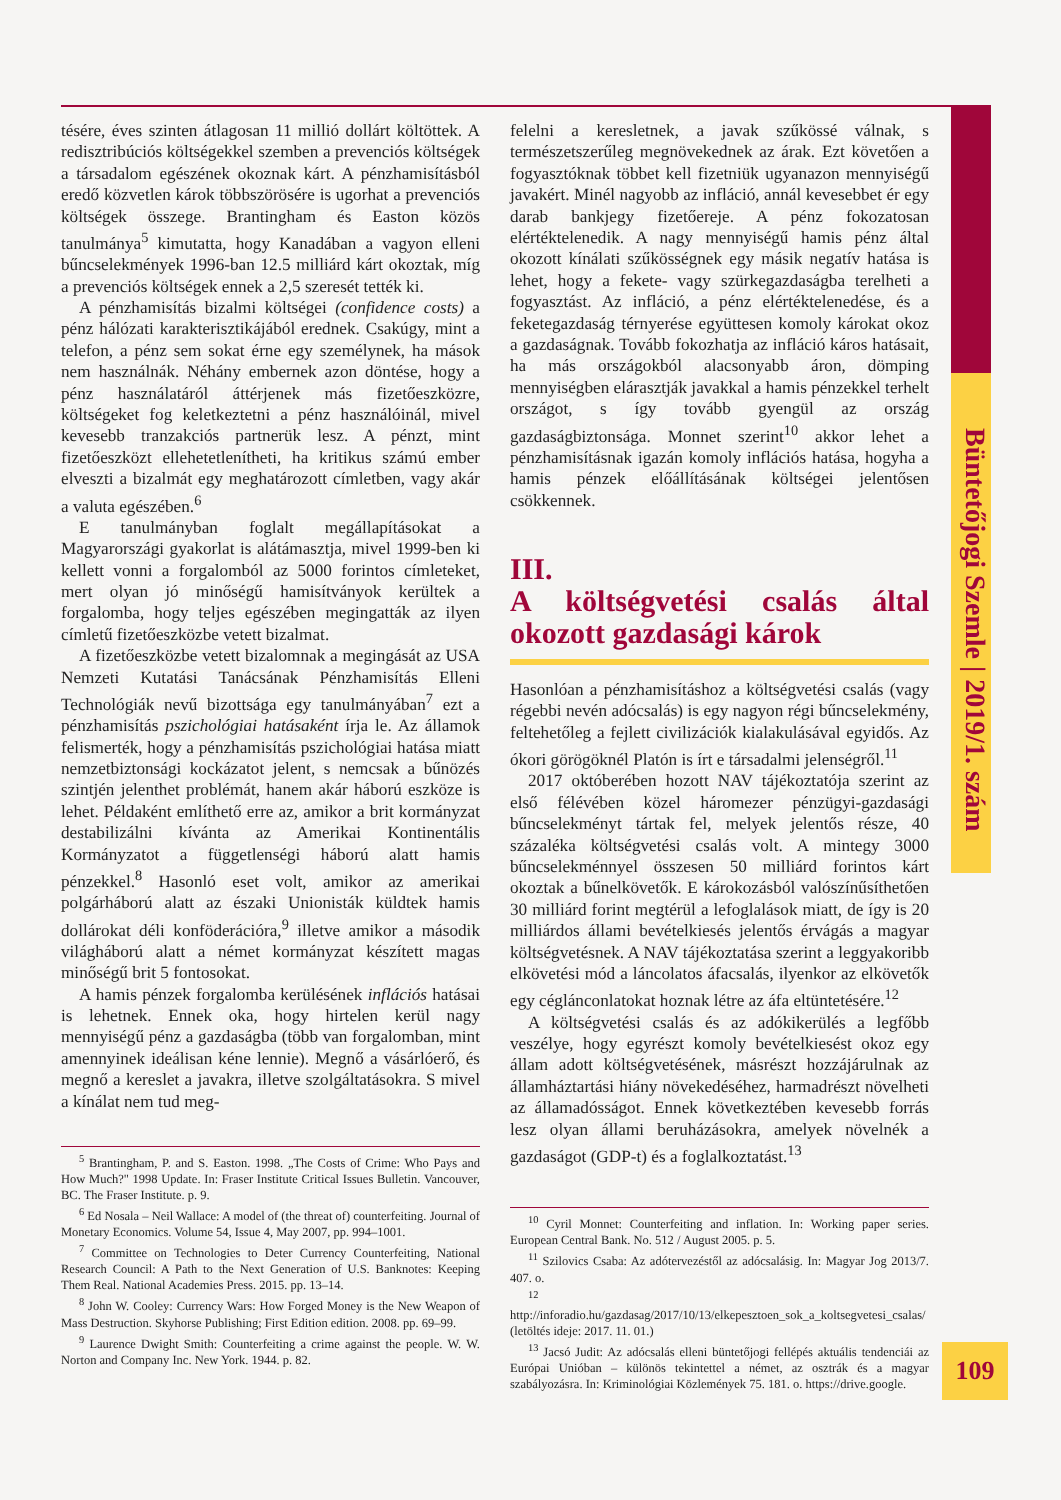Büntetőjogi Szemle | 2019/1. szám
tésére, éves szinten átlagosan 11 millió dollárt költöttek. A redisztribúciós költségekkel szemben a prevenciós költségek a társadalom egészének okoznak kárt. A pénzhamisításból eredő közvetlen károk többszörösére is ugorhat a prevenciós költségek összege. Brantingham és Easton közös tanulmánya<sup>5</sup> kimutatta, hogy Kanadában a vagyon elleni bűncselekmények 1996-ban 12.5 milliárd kárt okoztak, míg a prevenciós költségek ennek a 2,5 szeresét tették ki.
A pénzhamisítás bizalmi költségei (confidence costs) a pénz hálózati karakterisztikájából erednek. Csakúgy, mint a telefon, a pénz sem sokat érne egy személynek, ha mások nem használnák. Néhány embernek azon döntése, hogy a pénz használatáról áttérjenek más fizetőeszközre, költségeket fog keletkeztetni a pénz használóinál, mivel kevesebb tranzakciós partnerük lesz. A pénzt, mint fizetőeszközt ellehetetlenítheti, ha kritikus számú ember elveszti a bizalmát egy meghatározott címletben, vagy akár a valuta egészében.<sup>6</sup>
E tanulmányban foglalt megállapításokat a Magyarországi gyakorlat is alátámasztja, mivel 1999-ben ki kellett vonni a forgalomból az 5000 forintos címleteket, mert olyan jó minőségű hamisítványok kerültek a forgalomba, hogy teljes egészében megingatták az ilyen címletű fizetőeszközbe vetett bizalmat.
A fizetőeszközbe vetett bizalomnak a megingását az USA Nemzeti Kutatási Tanácsának Pénzhamisítás Elleni Technológiák nevű bizottsága egy tanulmányában<sup>7</sup> ezt a pénzhamisítás pszichológiai hatásaként írja le. Az államok felismerték, hogy a pénzhamisítás pszichológiai hatása miatt nemzetbiztonsági kockázatot jelent, s nemcsak a bűnözés szintjén jelenthet problémát, hanem akár háború eszköze is lehet. Példaként említhető erre az, amikor a brit kormányzat destabilizálni kívánta az Amerikai Kontinentális Kormányzatot a függetlenségi háború alatt hamis pénzekkel.<sup>8</sup> Hasonló eset volt, amikor az amerikai polgárháború alatt az északi Unionisták küldtek hamis dollárokat déli konföderációra,<sup>9</sup> illetve amikor a második világháború alatt a német kormányzat készített magas minőségű brit 5 fontosokat.
A hamis pénzek forgalomba kerülésének inflációs hatásai is lehetnek. Ennek oka, hogy hirtelen kerül nagy mennyiségű pénz a gazdaságba (több van forgalomban, mint amennyinek ideálisan kéne lennie). Megnő a vásárlóerő, és megnő a kereslet a javakra, illetve szolgáltatásokra. S mivel a kínálat nem tud meg-
<sup>5</sup> Brantingham, P. and S. Easton. 1998. „The Costs of Crime: Who Pays and How Much?" 1998 Update. In: Fraser Institute Critical Issues Bulletin. Vancouver, BC. The Fraser Institute. p. 9.
<sup>6</sup> Ed Nosala – Neil Wallace: A model of (the threat of) counterfeiting. Journal of Monetary Economics. Volume 54, Issue 4, May 2007, pp. 994–1001.
<sup>7</sup> Committee on Technologies to Deter Currency Counterfeiting, National Research Council: A Path to the Next Generation of U.S. Banknotes: Keeping Them Real. National Academies Press. 2015. pp. 13–14.
<sup>8</sup> John W. Cooley: Currency Wars: How Forged Money is the New Weapon of Mass Destruction. Skyhorse Publishing; First Edition edition. 2008. pp. 69–99.
<sup>9</sup> Laurence Dwight Smith: Counterfeiting a crime against the people. W. W. Norton and Company Inc. New York. 1944. p. 82.
felelni a keresletnek, a javak szűkössé válnak, s természetszerűleg megnövekednek az árak. Ezt követően a fogyasztóknak többet kell fizetniük ugyanazon mennyiségű javakért. Minél nagyobb az infláció, annál kevesebbet ér egy darab bankjegy fizetőereje. A pénz fokozatosan elértéktelenedik. A nagy mennyiségű hamis pénz által okozott kínálati szűkösségnek egy másik negatív hatása is lehet, hogy a fekete- vagy szürkegazdaságba terelheti a fogyasztást. Az infláció, a pénz elértéktelenedése, és a feketegazdaság térnyerése együttesen komoly károkat okoz a gazdaságnak. Tovább fokozhatja az infláció káros hatásait, ha más országokból alacsonyabb áron, dömping mennyiségben elárasztják javakkal a hamis pénzekkel terhelt országot, s így tovább gyengül az ország gazdaságbiztonsága. Monnet szerint<sup>10</sup> akkor lehet a pénzhamisításnak igazán komoly inflációs hatása, hogyha a hamis pénzek előállításának költségei jelentősen csökkennek.
III.
A költségvetési csalás által okozott gazdasági károk
Hasonlóan a pénzhamisításhoz a költségvetési csalás (vagy régebbi nevén adócsalás) is egy nagyon régi bűncselekmény, feltehetőleg a fejlett civilizációk kialakulásával egyidős. Az ókori görögöknél Platón is írt e társadalmi jelenségről.<sup>11</sup>
2017 októberében hozott NAV tájékoztatója szerint az első félévében közel háromezer pénzügyi-gazdasági bűncselekményt tártak fel, melyek jelentős része, 40 százaléka költségvetési csalás volt. A mintegy 3000 bűncselekménnyel összesen 50 milliárd forintos kárt okoztak a bűnelkövetők. E károkozásból valószínűsíthetően 30 milliárd forint megtérül a lefoglalások miatt, de így is 20 milliárdos állami bevételkiesés jelentős érvágás a magyar költségvetésnek. A NAV tájékoztatása szerint a leggyakoribb elkövetési mód a láncolatos áfacsalás, ilyenkor az elkövetők egy céglánconlatokat hoznak létre az áfa eltüntetésére.<sup>12</sup>
A költségvetési csalás és az adókikerülés a legfőbb veszélye, hogy egyrészt komoly bevételkiesést okoz egy állam adott költségvetésének, másrészt hozzájárulnak az államháztartási hiány növekedéséhez, harmadrészt növelheti az államadósságot. Ennek következtében kevesebb forrás lesz olyan állami beruházásokra, amelyek növelnék a gazdaságot (GDP-t) és a foglalkoztatást.<sup>13</sup>
<sup>10</sup> Cyril Monnet: Counterfeiting and inflation. In: Working paper series. European Central Bank. No. 512 / August 2005. p. 5.
<sup>11</sup> Szilovics Csaba: Az adótervezéstől az adócsalásig. In: Magyar Jog 2013/7. 407. o.
<sup>12</sup> http://inforadio.hu/gazdasag/2017/10/13/elkepesztoen_sok_a_koltsegvetesi_csalas/ (letöltés ideje: 2017. 11. 01.)
<sup>13</sup> Jacsó Judit: Az adócsalás elleni büntetőjogi fellépés aktuális tendenciái az Európai Unióban – különös tekintettel a német, az osztrák és a magyar szabályozásra. In: Kriminológiai Közlemények 75. 181. o. https://drive.google.
109